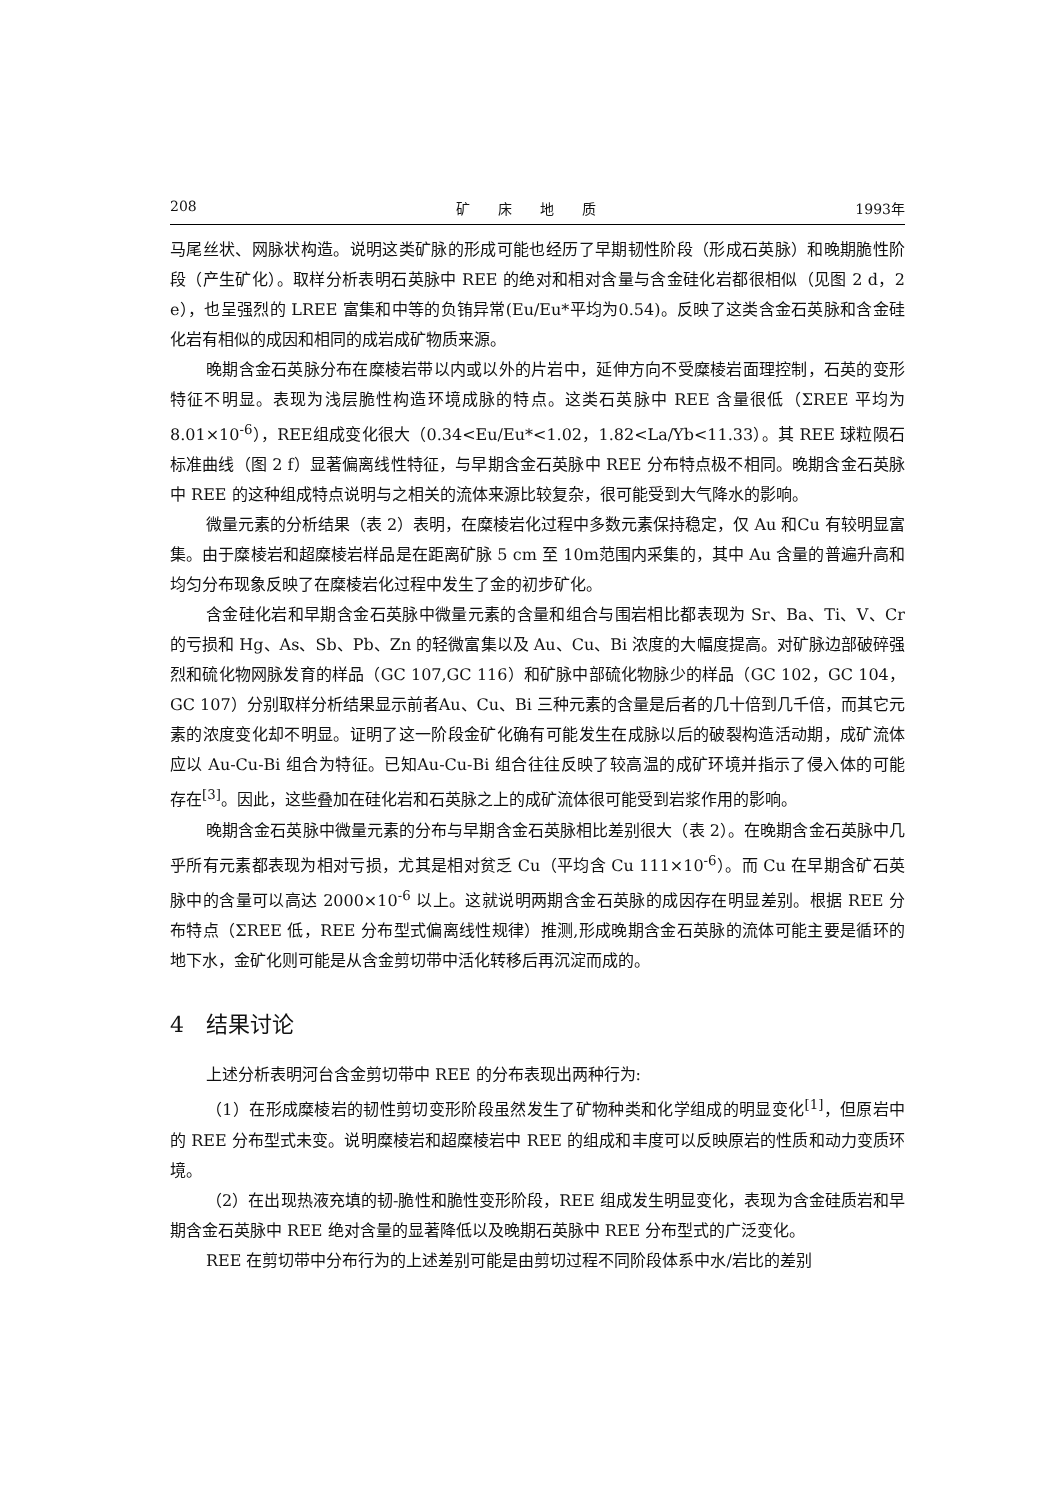208 矿　　床　　地　　质 1993年
马尾丝状、网脉状构造。说明这类矿脉的形成可能也经历了早期韧性阶段（形成石英脉）和晚期脆性阶段（产生矿化）。取样分析表明石英脉中 REE 的绝对和相对含量与含金硅化岩都很相似（见图 2 d，2 e），也呈强烈的 LREE 富集和中等的负铕异常(Eu/Eu*平均为0.54)。反映了这类含金石英脉和含金硅化岩有相似的成因和相同的成岩成矿物质来源。
晚期含金石英脉分布在糜棱岩带以内或以外的片岩中，延伸方向不受糜棱岩面理控制，石英的变形特征不明显。表现为浅层脆性构造环境成脉的特点。这类石英脉中 REE 含量很低（ΣREE 平均为 8.01×10<sup>-6</sup>），REE组成变化很大（0.34<Eu/Eu*<1.02，1.82<La/Yb<11.33）。其 REE 球粒陨石标准曲线（图 2 f）显著偏离线性特征，与早期含金石英脉中 REE 分布特点极不相同。晚期含金石英脉中 REE 的这种组成特点说明与之相关的流体来源比较复杂，很可能受到大气降水的影响。
微量元素的分析结果（表 2）表明，在糜棱岩化过程中多数元素保持稳定，仅 Au 和Cu 有较明显富集。由于糜棱岩和超糜棱岩样品是在距离矿脉 5 cm 至 10m范围内采集的，其中 Au 含量的普遍升高和均匀分布现象反映了在糜棱岩化过程中发生了金的初步矿化。
含金硅化岩和早期含金石英脉中微量元素的含量和组合与围岩相比都表现为 Sr、Ba、Ti、V、Cr 的亏损和 Hg、As、Sb、Pb、Zn 的轻微富集以及 Au、Cu、Bi 浓度的大幅度提高。对矿脉边部破碎强烈和硫化物网脉发育的样品（GC 107,GC 116）和矿脉中部硫化物脉少的样品（GC 102，GC 104，GC 107）分别取样分析结果显示前者Au、Cu、Bi 三种元素的含量是后者的几十倍到几千倍，而其它元素的浓度变化却不明显。证明了这一阶段金矿化确有可能发生在成脉以后的破裂构造活动期，成矿流体应以 Au-Cu-Bi 组合为特征。已知Au-Cu-Bi 组合往往反映了较高温的成矿环境并指示了侵入体的可能存在<sup>[3]</sup>。因此，这些叠加在硅化岩和石英脉之上的成矿流体很可能受到岩浆作用的影响。
晚期含金石英脉中微量元素的分布与早期含金石英脉相比差别很大（表 2）。在晚期含金石英脉中几乎所有元素都表现为相对亏损，尤其是相对贫乏 Cu（平均含 Cu 111×10<sup>-6</sup>）。而 Cu 在早期含矿石英脉中的含量可以高达 2000×10<sup>-6</sup> 以上。这就说明两期含金石英脉的成因存在明显差别。根据 REE 分布特点（ΣREE 低，REE 分布型式偏离线性规律）推测,形成晚期含金石英脉的流体可能主要是循环的地下水，金矿化则可能是从含金剪切带中活化转移后再沉淀而成的。
4　结果讨论
上述分析表明河台含金剪切带中 REE 的分布表现出两种行为:
（1）在形成糜棱岩的韧性剪切变形阶段虽然发生了矿物种类和化学组成的明显变化<sup>[1]</sup>，但原岩中的 REE 分布型式未变。说明糜棱岩和超糜棱岩中 REE 的组成和丰度可以反映原岩的性质和动力变质环境。
（2）在出现热液充填的韧-脆性和脆性变形阶段，REE 组成发生明显变化，表现为含金硅质岩和早期含金石英脉中 REE 绝对含量的显著降低以及晚期石英脉中 REE 分布型式的广泛变化。
REE 在剪切带中分布行为的上述差别可能是由剪切过程不同阶段体系中水/岩比的差别